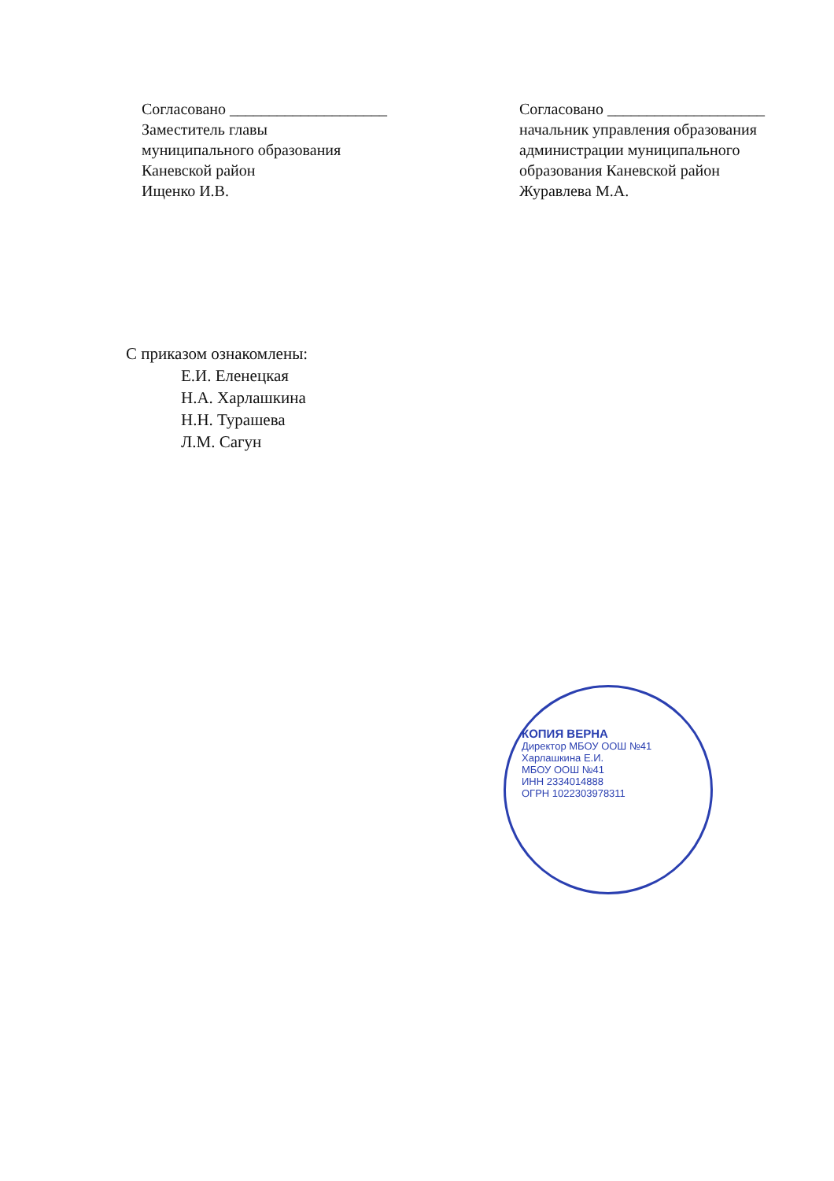Согласовано ____________________
Заместитель главы
муниципального образования
Каневской район
Ищенко И.В.
Согласовано ____________________
начальник управления образования
администрации муниципального
образования Каневской район
Журавлева М.А.
С приказом ознакомлены:
Е.И. Еленецкая
Н.А. Харлашкина
Н.Н. Турашева
Л.М. Сагун
КОПИЯ ВЕРНА
Директор МБОУ ООШ №41
Харлашкина Е.И.
МБОУ ООШ №41
ИНН 2334014888
ОГРН 1022303978311